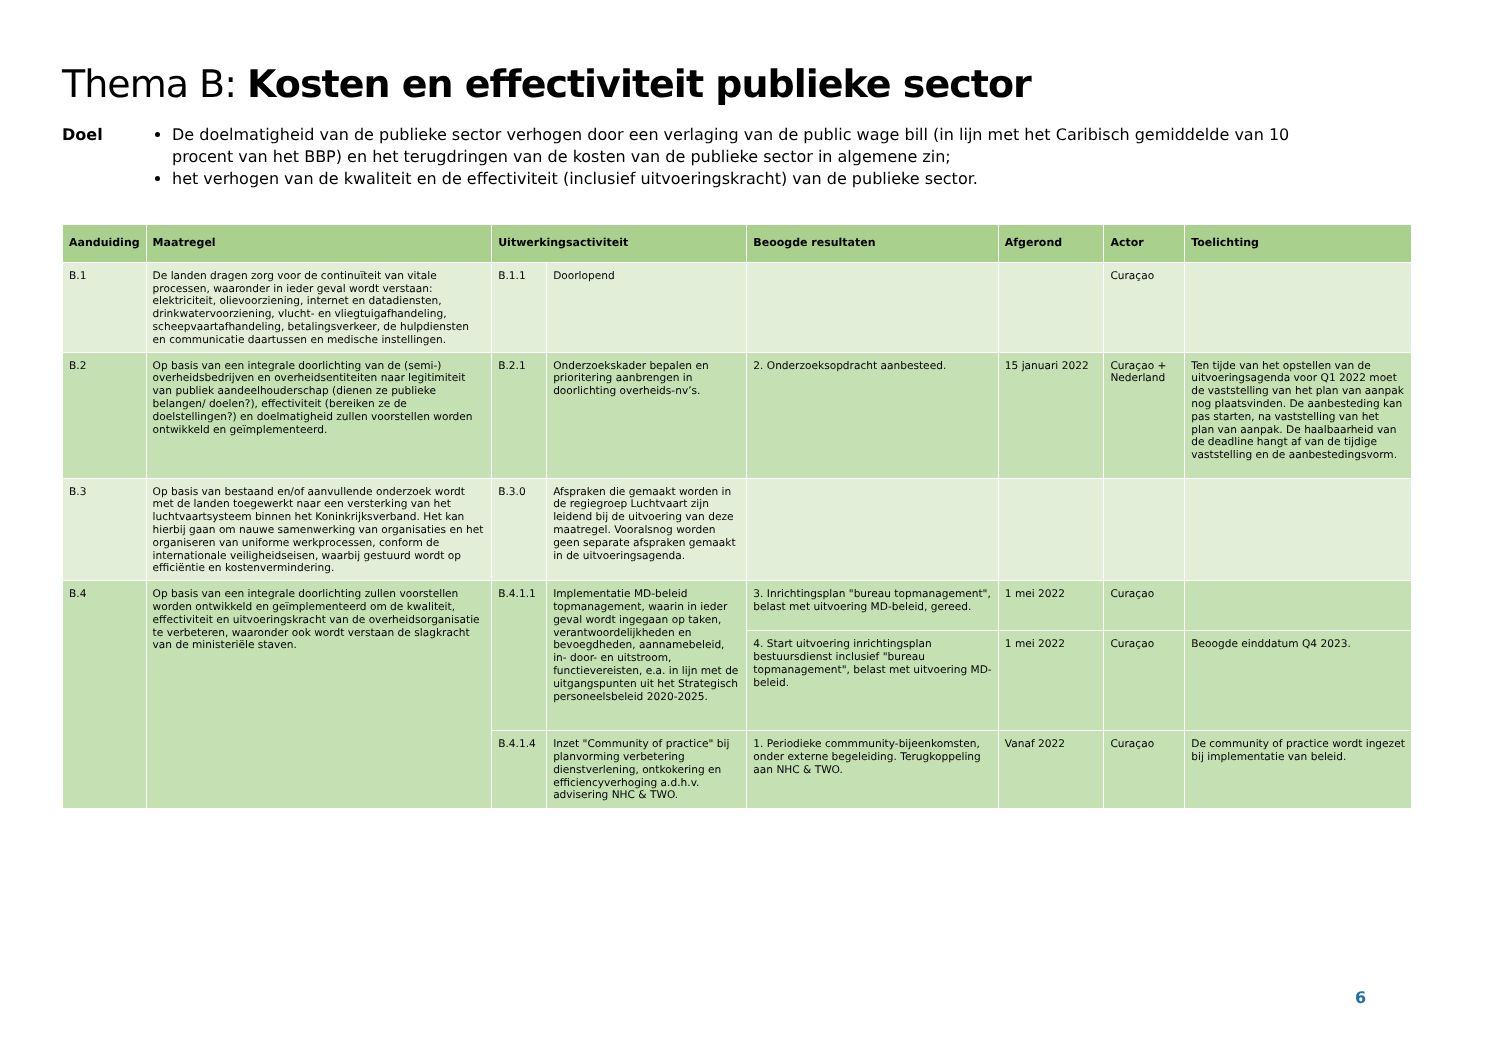Thema B: Kosten en effectiviteit publieke sector
Doel De doelmatigheid van de publieke sector verhogen door een verlaging van de public wage bill (in lijn met het Caribisch gemiddelde van 10 procent van het BBP) en het terugdringen van de kosten van de publieke sector in algemene zin;
het verhogen van de kwaliteit en de effectiviteit (inclusief uitvoeringskracht) van de publieke sector.
| Aanduiding | Maatregel | Uitwerkingsactiviteit | | Beoogde resultaten | Afgerond | Actor | Toelichting |
| --- | --- | --- | --- | --- | --- | --- | --- |
| B.1 | De landen dragen zorg voor de continuïteit van vitale processen, waaronder in ieder geval wordt verstaan: elektriciteit, olievoorziening, internet en datadiensten, drinkwatervoorziening, vlucht- en vliegtuigafhandeling, scheepvaartafhandeling, betalingsverkeer, de hulpdiensten en communicatie daartussen en medische instellingen. | B.1.1 | Doorlopend | | | Curaçao | |
| B.2 | Op basis van een integrale doorlichting van de (semi-) overheidsbedrijven en overheidsentiteiten naar legitimiteit van publiek aandeelhouderschap (dienen ze publieke belangen/ doelen?), effectiviteit (bereiken ze de doelstellingen?) en doelmatigheid zullen voorstellen worden ontwikkeld en geïmplementeerd. | B.2.1 | Onderzoekskader bepalen en prioritering aanbrengen in doorlichting overheids-nv’s. | 2. Onderzoeksopdracht aanbesteed. | 15 januari 2022 | Curaçao + Nederland | Ten tijde van het opstellen van de uitvoeringsagenda voor Q1 2022 moet de vaststelling van het plan van aanpak nog plaatsvinden. De aanbesteding kan pas starten, na vaststelling van het plan van aanpak. De haalbaarheid van de deadline hangt af van de tijdige vaststelling en de aanbestedingsvorm. |
| B.3 | Op basis van bestaand en/of aanvullende onderzoek wordt met de landen toegewerkt naar een versterking van het luchtvaartsysteem binnen het Koninkrijksverband. Het kan hierbij gaan om nauwe samenwerking van organisaties en het organiseren van uniforme werkprocessen, conform de internationale veiligheidseisen, waarbij gestuurd wordt op efficiëntie en kostenvermindering. | B.3.0 | Afspraken die gemaakt worden in de regiegroep Luchtvaart zijn leidend bij de uitvoering van deze maatregel. Vooralsnog worden geen separate afspraken gemaakt in de uitvoeringsagenda. | | | | |
| B.4 | Op basis van een integrale doorlichting zullen voorstellen worden ontwikkeld en geïmplementeerd om de kwaliteit, effectiviteit en uitvoeringskracht van de overheidsorganisatie te verbeteren, waaronder ook wordt verstaan de slagkracht van de ministeriële staven. | B.4.1.1 | Implementatie MD-beleid topmanagement, waarin in ieder geval wordt ingegaan op taken, verantwoordelijkheden en bevoegdheden, aannamebeleid, in- door- en uitstroom, functievereisten, e.a. in lijn met de uitgangspunten uit het Strategisch personeelsbeleid 2020-2025. | 3. Inrichtingsplan "bureau topmanagement", belast met uitvoering MD-beleid, gereed. | 1 mei 2022 | Curaçao | |
| | | | | 4. Start uitvoering inrichtingsplan bestuursdienst inclusief "bureau topmanagement", belast met uitvoering MD-beleid. | 1 mei 2022 | Curaçao | Beoogde einddatum Q4 2023. |
| | | B.4.1.4 | Inzet "Community of practice" bij planvorming verbetering dienstverlening, ontkokering en efficiencyverhoging a.d.h.v. advisering NHC & TWO. | 1. Periodieke commmunity-bijeenkomsten, onder externe begeleiding. Terugkoppeling aan NHC & TWO. | Vanaf 2022 | Curaçao | De community of practice wordt ingezet bij implementatie van beleid. |
6